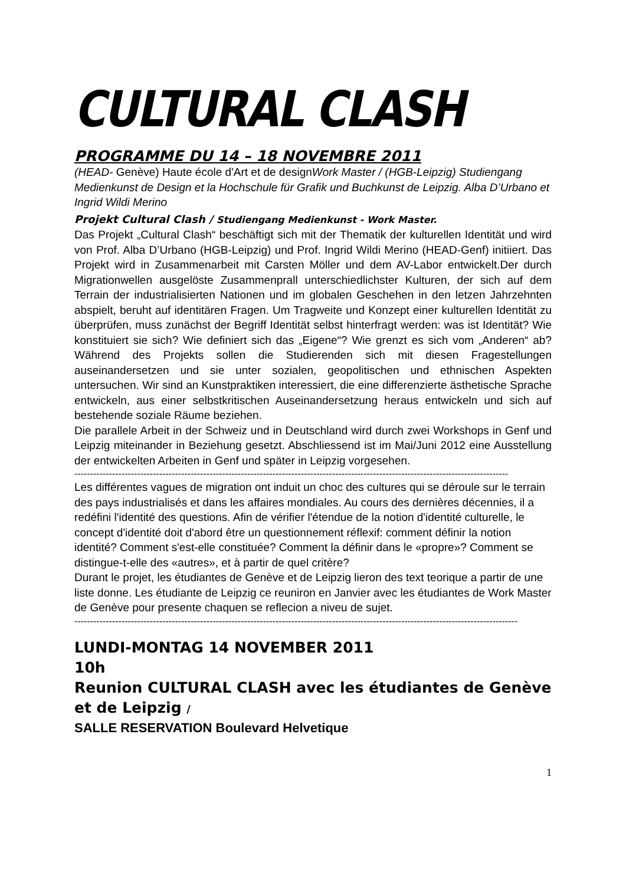CULTURAL CLASH
PROGRAMME DU 14 – 18 NOVEMBRE 2011
(HEAD- Genève) Haute école d'Art et de designWork Master / (HGB-Leipzig) Studiengang Medienkunst de Design et la Hochschule für Grafik und Buchkunst de Leipzig. Alba D’Urbano et Ingrid Wildi Merino
Projekt Cultural Clash / Studiengang Medienkunst - Work Master.
Das Projekt „Cultural Clash“ beschäftigt sich mit der Thematik der kulturellen Identität und wird von Prof. Alba D’Urbano (HGB-Leipzig) und Prof. Ingrid Wildi Merino (HEAD-Genf) initiiert. Das Projekt wird in Zusammenarbeit mit Carsten Möller und dem AV-Labor entwickelt.Der durch Migrationwellen ausgelöste Zusammenprall unterschiedlichster Kulturen, der sich auf dem Terrain der industrialisierten Nationen und im globalen Geschehen in den letzen Jahrzehnten abspielt, beruht auf identitären Fragen. Um Tragweite und Konzept einer kulturellen Identität zu überprüfen, muss zunächst der Begriff Identität selbst hinterfragt werden: was ist Identität? Wie konstituiert sie sich? Wie definiert sich das „Eigene“? Wie grenzt es sich vom „Anderen“ ab? Während des Projekts sollen die Studierenden sich mit diesen Fragestellungen auseinandersetzen und sie unter sozialen, geopolitischen und ethnischen Aspekten untersuchen. Wir sind an Kunstpraktiken interessiert, die eine differenzierte ästhetische Sprache entwickeln, aus einer selbstkritischen Auseinandersetzung heraus entwickeln und sich auf bestehende soziale Räume beziehen.
Die parallele Arbeit in der Schweiz und in Deutschland wird durch zwei Workshops in Genf und Leipzig miteinander in Beziehung gesetzt. Abschliessend ist im Mai/Juni 2012 eine Ausstellung der entwickelten Arbeiten in Genf und später in Leipzig vorgesehen.
------------------------------------------------------------------------------------------------------------------------------------------
Les différentes vagues de migration ont induit un choc des cultures qui se déroule sur le terrain des pays industrialisés et dans les affaires mondiales. Au cours des dernières décennies, il a redéfini l'identité des questions. Afin de vérifier l'étendue de la notion d'identité culturelle, le concept d'identité doit d'abord être un questionnement réflexif: comment définir la notion identité? Comment s'est-elle constituée? Comment la définir dans le «propre»? Comment se distingue-t-elle des «autres», et à partir de quel critère?
Durant le projet, les étudiantes de Genève et de Leipzig lieron des text teorique a partir de une liste donne. Les étudiante de Leipzig ce reuniron en Janvier avec les étudiantes de Work Master de Genève pour presente chaquen se reflecion a niveu de sujet.
---------------------------------------------------------------------------------------------------------------------------------------------
LUNDI-MONTAG 14 NOVEMBER 2011
10h
Reunion CULTURAL CLASH avec les étudiantes de Genève et de Leipzig /
SALLE RESERVATION Boulevard Helvetique
1